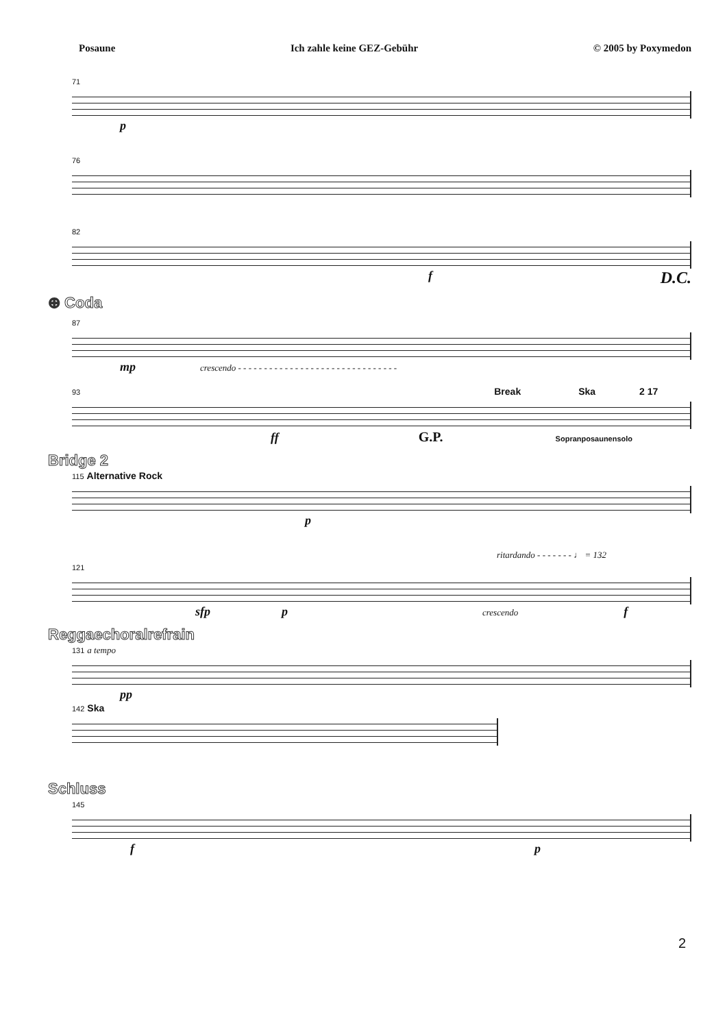Posaune Ich zahle keine GEZ-Gebühr © 2005 by Poxymedon
71
p
76
82
f D.C.
⊕ Coda
87
mp crescendo - - - - - - - - - - - - - - - - - - - - - - - - - - - - - - -
93 Break Ska 2 17
ff G.P. Sopranposaunensolo
Bridge 2
115 Alternative Rock
p
ritardando - - - - - - - ♩ = 132
121
sfp p crescendo f
Reggaechoralrefrain
131 a tempo
pp
142 Ska
Schluss
145
f p
2